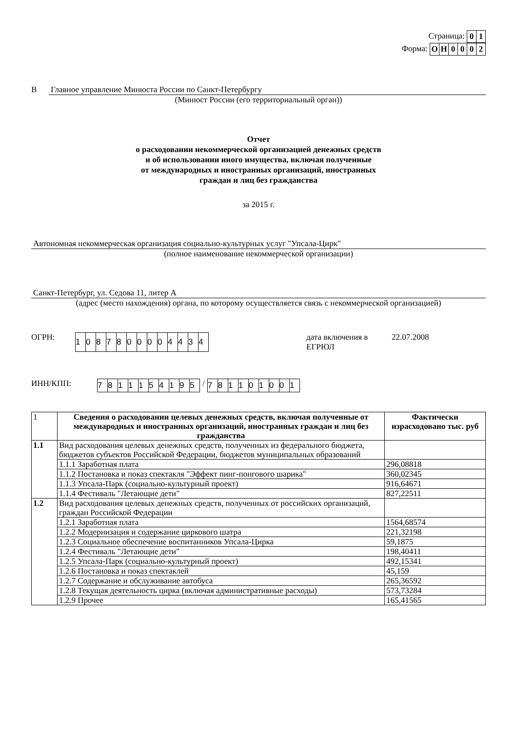Страница:
| 0 | 1 |
Форма:
| О | Н | 0 | 0 | 0 | 2 |
В Главное управление Минюста России по Санкт-Петербургу
(Минюст России (его территориальный орган))
Отчет
о расходовании некоммерческой организацией денежных средств
и об использовании иного имущества, включая полученные
от международных и иностранных организаций, иностранных
граждан и лиц без гражданства
за 2015 г.
Автономная некоммерческая организация социально-культурных услуг "Упсала-Цирк"
(полное наименование некоммерческой организации)
Санкт-Петербург, ул. Седова 11, литер А
(адрес (место нахождения) органа, по которому осуществляется связь с некоммерческой организацией)
ОГРН:
| 1 | 0 | 8 | 7 | 8 | 0 | 0 | 0 | 0 | 4 | 4 | 3 | 4 |
дата включения в ЕГРЮЛ 22.07.2008
ИНН/КПП:
| 7 | 8 | 1 | 1 | 1 | 5 | 4 | 1 | 9 | 5 |
/
| 7 | 8 | 1 | 1 | 0 | 1 | 0 | 0 | 1 |
| 1 | Сведения о расходовании целевых денежных средств, включая полученные от международных и иностранных организаций, иностранных граждан и лиц без гражданства | Фактически израсходовано тыс. руб |
| 1.1 | Вид расходования целевых денежных средств, полученных из федерального бюджета, бюджетов субъектов Российской Федерации, бюджетов муниципальных образований | |
| | 1.1.1 Заработная плата | 296,08818 |
| | 1.1.2 Постановка и показ спектакля "Эффект пинг-понгового шарика" | 360,02345 |
| | 1.1.3 Упсала-Парк (социально-культурный проект) | 916,64671 |
| | 1.1.4 Фестиваль "Летающие дети" | 827,22511 |
| 1.2 | Вид расходования целевых денежных средств, полученных от российских организаций, граждан Российской Федерации | |
| | 1.2.1 Заработная плата | 1564,68574 |
| | 1.2.2 Модернизация и содержание циркового шатра | 221,32198 |
| | 1.2.3 Социальное обеспечение воспитанников Упсала-Цирка | 59,1875 |
| | 1.2.4 Фестиваль "Летающие дети" | 198,40411 |
| | 1.2.5 Упсала-Парк (социально-культурный проект) | 492,15341 |
| | 1.2.6 Постановка и показ спектаклей | 45,159 |
| | 1.2.7 Содержание и обслуживание автобуса | 265,36592 |
| | 1.2.8 Текущая деятельность цирка (включая административные расходы) | 573,73284 |
| | 1.2.9 Прочее | 165,41565 |